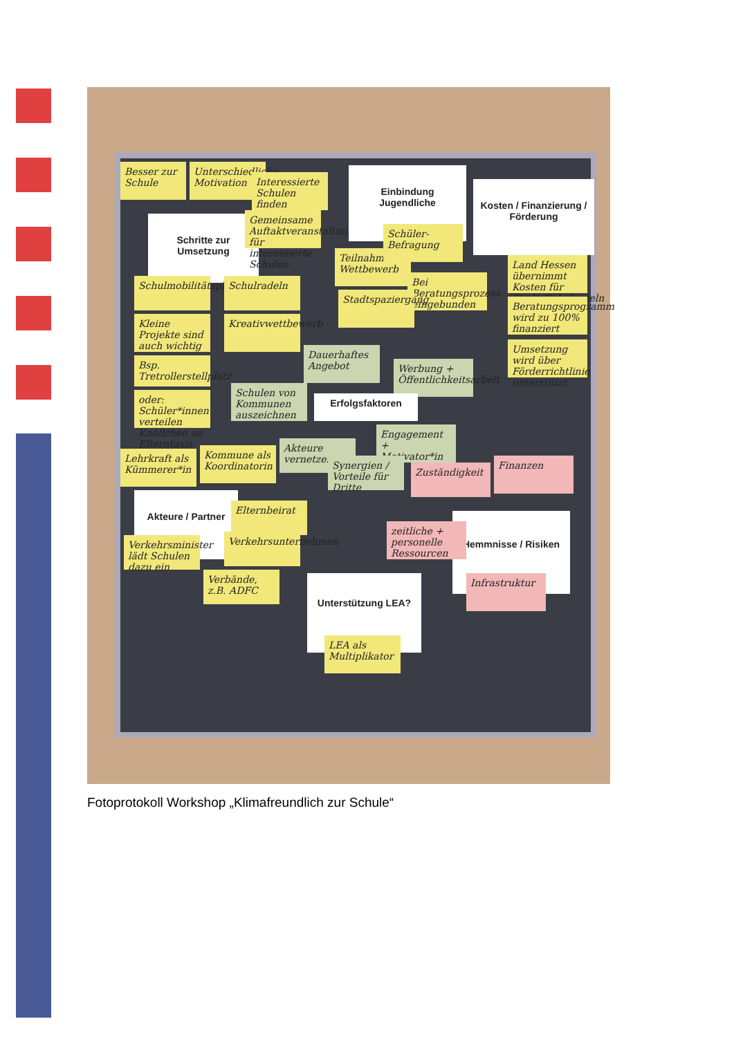Besser zur Schule
Unterschiedliche Motivation
Interessierte Schulen finden
Schritte zur Umsetzung
Gemeinsame Auftaktveranstaltung für interessierte Schulen
Einbindung Jugendliche
Kosten / Finanzierung / Förderung
Teilnahme Wettbewerb
Schüler-Befragung
Land Hessen übernimmt Kosten für Stadt-/Schulradeln
Schulmobilitätsplan
Schulradeln
Bei Beratungsprozess eingebunden
Stadtspaziergang
Beratungsprogramm wird zu 100% finanziert
Kleine Projekte sind auch wichtig
Kreativwettbewerb
Bsp. Tretrollerstellplatz
Dauerhaftes Angebot
Umsetzung wird über Förderrichtlinie unterstützt
Werbung + Öffentlichkeitsarbeit
oder: Schüler*innen verteilen Knöllchen an Elterntaxis
Schulen von Kommunen auszeichnen
Erfolgsfaktoren
Engagement + Motivator*in
Lehrkraft als Kümmerer*in
Kommune als Koordinatorin
Akteure vernetzen
Synergien / Vorteile für Dritte
Zuständigkeit
Finanzen
Akteure / Partner
Elternbeirat
Hemmnisse / Risiken
zeitliche + personelle Ressourcen
Verkehrsminister lädt Schulen dazu ein
Verkehrsunternehmen
Verbände, z.B. ADFC
Infrastruktur
Unterstützung LEA?
LEA als Multiplikator
Fotoprotokoll Workshop „Klimafreundlich zur Schule“